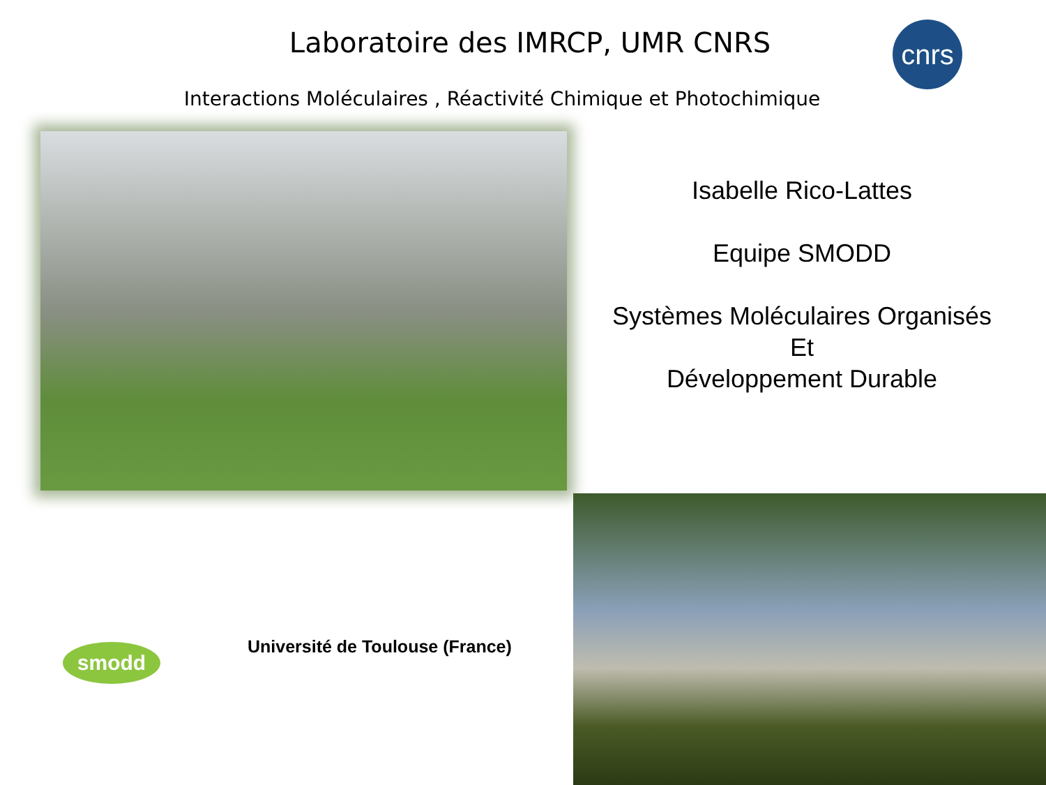Laboratoire des IMRCP, UMR CNRS
cnrs
Interactions Moléculaires , Réactivité Chimique et Photochimique
Isabelle Rico-Lattes
Equipe SMODD
Systèmes Moléculaires Organisés
Et
Développement Durable
smodd
Université de Toulouse (France)